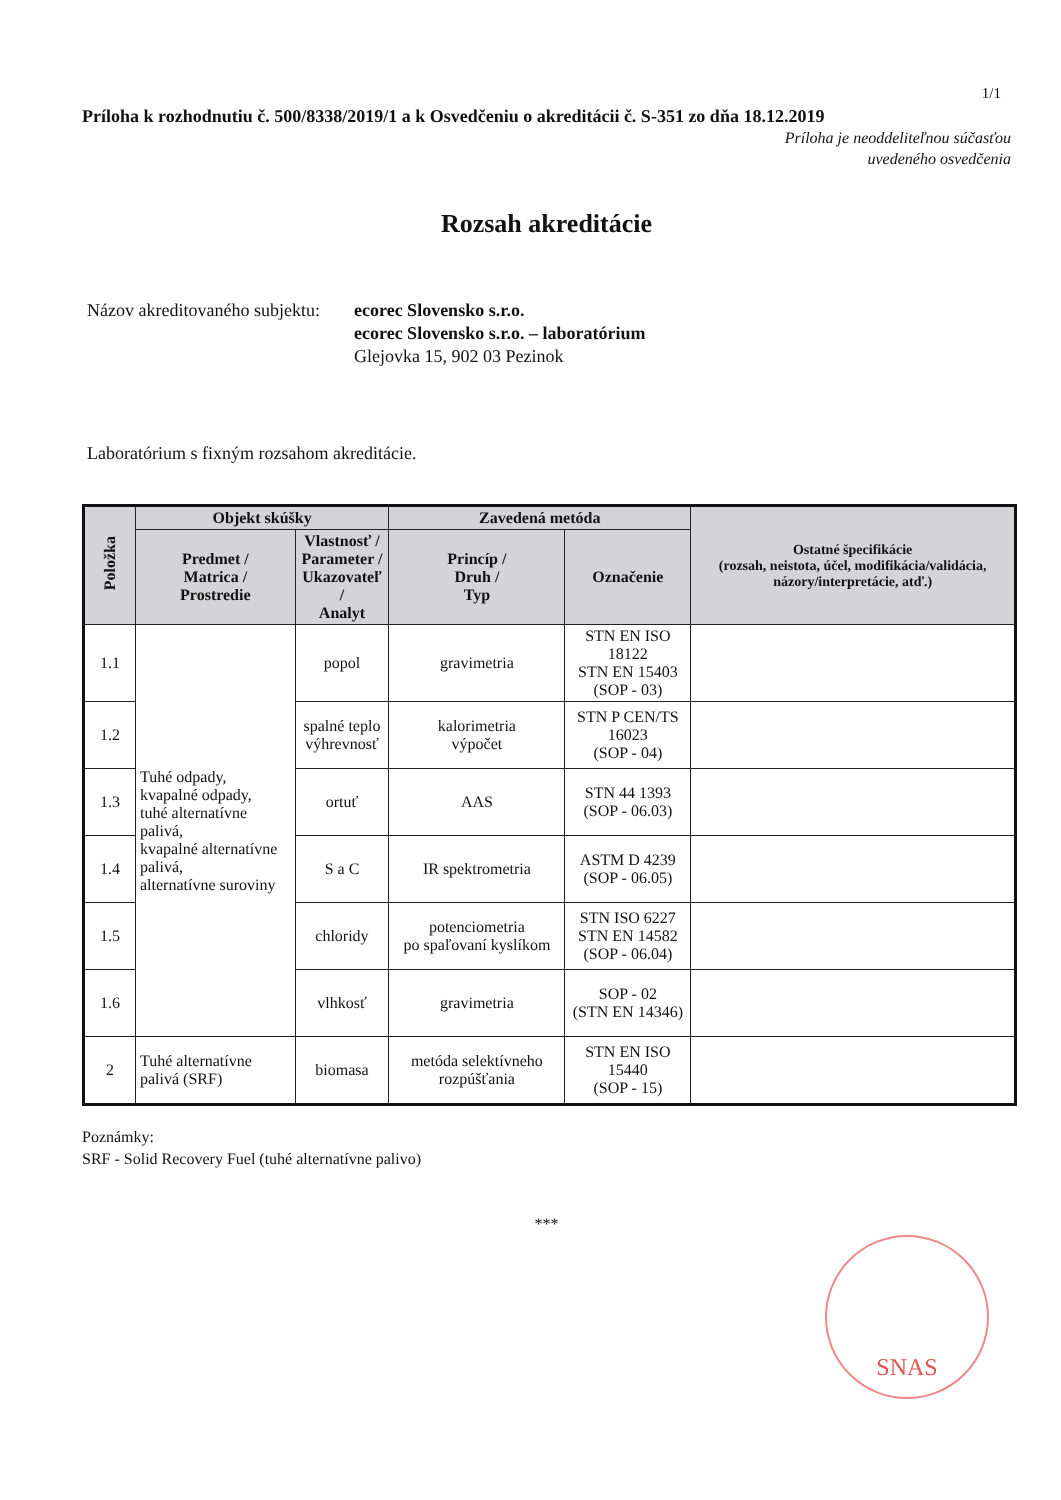1/1
Príloha k rozhodnutiu č. 500/8338/2019/1 a k Osvedčeniu o akreditácii č. S-351 zo dňa 18.12.2019
Príloha je neoddeliteľnou súčasťou
uvedeného osvedčenia
Rozsah akreditácie
Názov akreditovaného subjektu:
ecorec Slovensko s.r.o.
ecorec Slovensko s.r.o. – laboratórium
Glejovka 15, 902 03 Pezinok
Laboratórium s fixným rozsahom akreditácie.
| Položka | Objekt skúšky | | Zavedená metóda | | Ostatné špecifikácie (rozsah, neistota, účel, modifikácia/validácia, názory/interpretácie, atď.) |
| --- | --- | --- | --- | --- | --- |
| | Predmet / Matrica / Prostredie | Vlastnosť / Parameter / Ukazovateľ / Analyt | Princíp / Druh / Typ | Označenie | |
| 1.1 | Tuhé odpady, kvapalné odpady, tuhé alternatívne palivá, kvapalné alternatívne palivá, alternatívne suroviny | popol | gravimetria | STN EN ISO 18122 STN EN 15403 (SOP - 03) | |
| 1.2 | | spalné teplo výhrevnosť | kalorimetria výpočet | STN P CEN/TS 16023 (SOP - 04) | |
| 1.3 | | ortuť | AAS | STN 44 1393 (SOP - 06.03) | |
| 1.4 | | S a C | IR spektrometria | ASTM D 4239 (SOP - 06.05) | |
| 1.5 | | chloridy | potenciometria po spaľovaní kyslíkom | STN ISO 6227 STN EN 14582 (SOP - 06.04) | |
| 1.6 | | vlhkosť | gravimetria | SOP - 02 (STN EN 14346) | |
| 2 | Tuhé alternatívne palivá (SRF) | biomasa | metóda selektívneho rozpúšťania | STN EN ISO 15440 (SOP - 15) | |
Poznámky:
SRF - Solid Recovery Fuel (tuhé alternatívne palivo)
***
SNAS